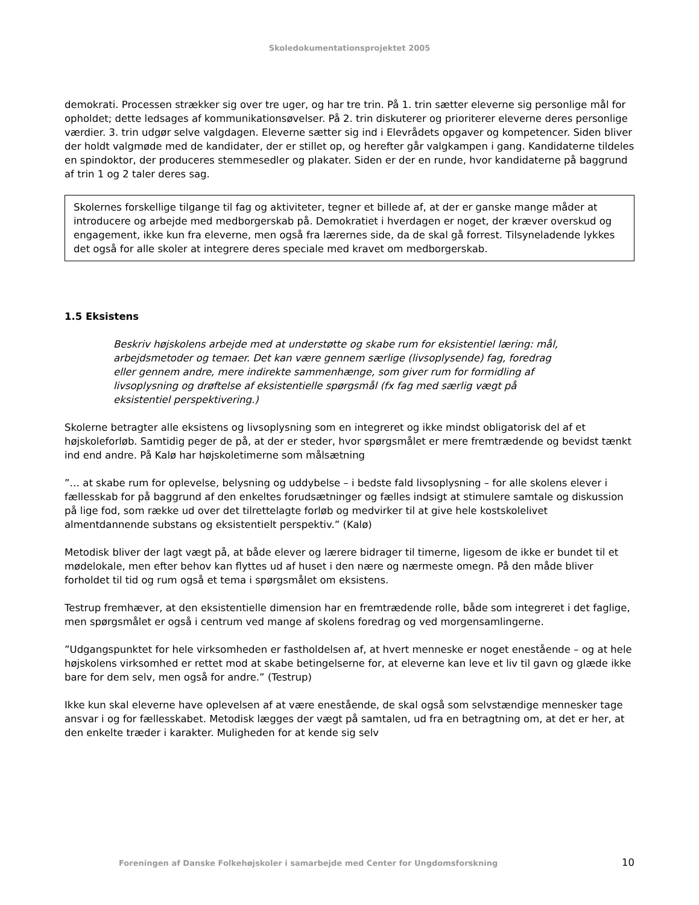Skoledokumentationsprojektet 2005
demokrati. Processen strækker sig over tre uger, og har tre trin. På 1. trin sætter eleverne sig personlige mål for opholdet; dette ledsages af kommunikationsøvelser. På 2. trin diskuterer og prioriterer eleverne deres personlige værdier. 3. trin udgør selve valgdagen. Eleverne sætter sig ind i Elevrådets opgaver og kompetencer. Siden bliver der holdt valgmøde med de kandidater, der er stillet op, og herefter går valgkampen i gang. Kandidaterne tildeles en spindoktor, der produceres stemmesedler og plakater. Siden er der en runde, hvor kandidaterne på baggrund af trin 1 og 2 taler deres sag.
Skolernes forskellige tilgange til fag og aktiviteter, tegner et billede af, at der er ganske mange måder at introducere og arbejde med medborgerskab på. Demokratiet i hverdagen er noget, der kræver overskud og engagement, ikke kun fra eleverne, men også fra lærernes side, da de skal gå forrest. Tilsyneladende lykkes det også for alle skoler at integrere deres speciale med kravet om medborgerskab.
1.5 Eksistens
Beskriv højskolens arbejde med at understøtte og skabe rum for eksistentiel læring: mål, arbejdsmetoder og temaer. Det kan være gennem særlige (livsoplysende) fag, foredrag eller gennem andre, mere indirekte sammenhænge, som giver rum for formidling af livsoplysning og drøftelse af eksistentielle spørgsmål (fx fag med særlig vægt på eksistentiel perspektivering.)
Skolerne betragter alle eksistens og livsoplysning som en integreret og ikke mindst obligatorisk del af et højskoleforløb. Samtidig peger de på, at der er steder, hvor spørgsmålet er mere fremtrædende og bevidst tænkt ind end andre. På Kalø har højskoletimerne som målsætning
”… at skabe rum for oplevelse, belysning og uddybelse – i bedste fald livsoplysning – for alle skolens elever i fællesskab for på baggrund af den enkeltes forudsætninger og fælles indsigt at stimulere samtale og diskussion på lige fod, som række ud over det tilrettelagte forløb og medvirker til at give hele kostskolelivet almentdannende substans og eksistentielt perspektiv.” (Kalø)
Metodisk bliver der lagt vægt på, at både elever og lærere bidrager til timerne, ligesom de ikke er bundet til et mødelokale, men efter behov kan flyttes ud af huset i den nære og nærmeste omegn. På den måde bliver forholdet til tid og rum også et tema i spørgsmålet om eksistens.
Testrup fremhæver, at den eksistentielle dimension har en fremtrædende rolle, både som integreret i det faglige, men spørgsmålet er også i centrum ved mange af skolens foredrag og ved morgensamlingerne.
”Udgangspunktet for hele virksomheden er fastholdelsen af, at hvert menneske er noget enestående – og at hele højskolens virksomhed er rettet mod at skabe betingelserne for, at eleverne kan leve et liv til gavn og glæde ikke bare for dem selv, men også for andre.” (Testrup)
Ikke kun skal eleverne have oplevelsen af at være enestående, de skal også som selvstændige mennesker tage ansvar i og for fællesskabet. Metodisk lægges der vægt på samtalen, ud fra en betragtning om, at det er her, at den enkelte træder i karakter. Muligheden for at kende sig selv
Foreningen af Danske Folkehøjskoler i samarbejde med Center for Ungdomsforskning 10